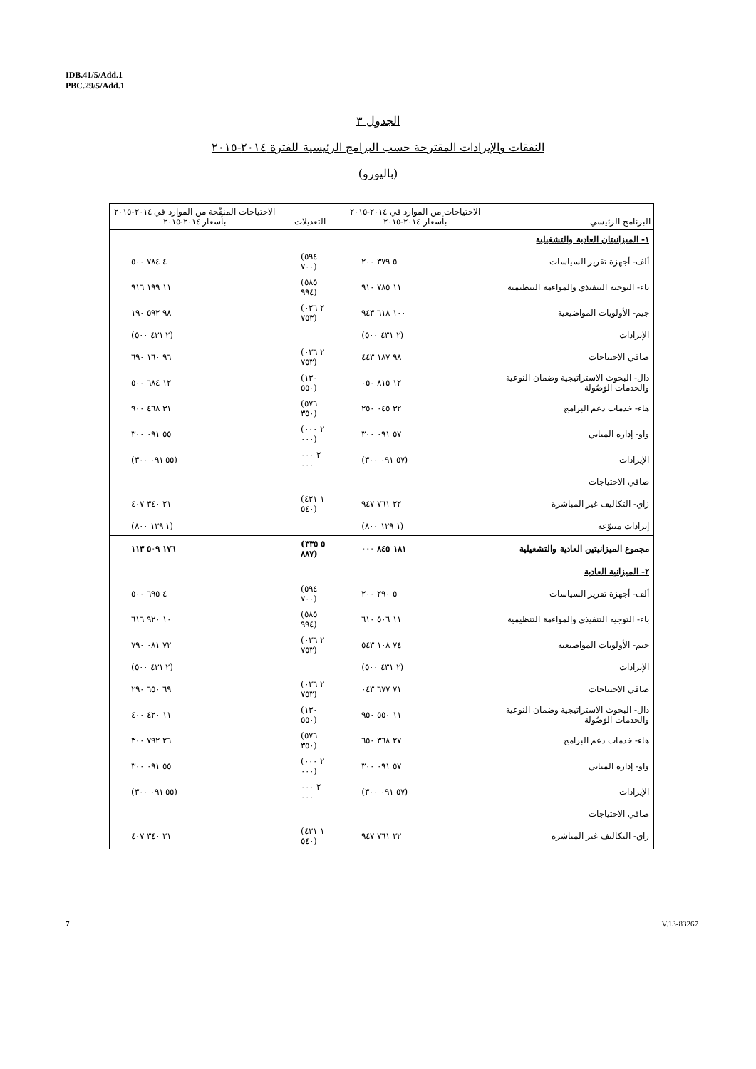IDB.41/5/Add.1
PBC.29/5/Add.1
الجدول ٣
النفقات والإيرادات المقترحة حسب البرامج الرئيسية للفترة ٢٠١٤-٢٠١٥
(باليورو)
| البرنامج الرئيسي | الاحتياجات من الموارد في ٢٠١٤-٢٠١٥ بأسعار ٢٠١٤-٢٠١٥ | التعديلات | الاحتياجات المنقّحة من الموارد في ٢٠١٤-٢٠١٥ بأسعار ٢٠١٤-٢٠١٥ |
| --- | --- | --- | --- |
| ١- الميزانيتان العادية والتشغيلية | | | |
| ألف- أجهزة تقرير السياسات | ٥ ٣٧٩ ٢٠٠ | (٥٩٤ ٧٠٠) | ٤ ٧٨٤ ٥٠٠ |
| باء- التوجيه التنفيذي والمواءمة التنظيمية | ١١ ٧٨٥ ٩١٠ | (٥٨٥ ٩٩٤) | ١١ ١٩٩ ٩١٦ |
| جيم- الأولويات المواضيعية | ١٠٠ ٦١٨ ٩٤٣ | (٢ ٠٢٦ ٧٥٣) | ٩٨ ٥٩٢ ١٩٠ |
| الإيرادات | (٢ ٤٣١ ٥٠٠) | | (٢ ٤٣١ ٥٠٠) |
| صافي الاحتياجات | ٩٨ ١٨٧ ٤٤٣ | (٢ ٠٢٦ ٧٥٣) | ٩٦ ١٦٠ ٦٩٠ |
| دال- البحوث الاستراتيجية وضمان النوعية والخدمات الوَصُولة | ١٢ ٨١٥ ٠٥٠ | (١٣٠ ٥٥٠) | ١٢ ٦٨٤ ٥٠٠ |
| هاء- خدمات دعم البرامج | ٣٢ ٠٤٥ ٢٥٠ | (٥٧٦ ٣٥٠) | ٣١ ٤٦٨ ٩٠٠ |
| واو- إدارة المباني | ٥٧ ٠٩١ ٣٠٠ | (٢ ٠٠٠ ٠٠٠) | ٥٥ ٠٩١ ٣٠٠ |
| الإيرادات | (٥٧ ٠٩١ ٣٠٠) | ٢ ٠٠٠ ٠٠٠ | (٥٥ ٠٩١ ٣٠٠) |
| صافي الاحتياجات | | | |
| زاي- التكاليف غير المباشرة | ٢٢ ٧٦١ ٩٤٧ | (١ ٤٢١ ٥٤٠) | ٢١ ٣٤٠ ٤٠٧ |
| إيرادات متنوّعة | (١ ١٢٩ ٨٠٠) | | (١ ١٢٩ ٨٠٠) |
| مجموع الميزانيتين العادية والتشغيلية | ١٨١ ٨٤٥ ٠٠٠ | (٥ ٣٣٥ ٨٨٧) | ١٧٦ ٥٠٩ ١١٣ |
| ٢- الميزانية العادية | | | |
| ألف- أجهزة تقرير السياسات | ٥ ٢٩٠ ٢٠٠ | (٥٩٤ ٧٠٠) | ٤ ٦٩٥ ٥٠٠ |
| باء- التوجيه التنفيذي والمواءمة التنظيمية | ١١ ٥٠٦ ٦١٠ | (٥٨٥ ٩٩٤) | ١٠ ٩٢٠ ٦١٦ |
| جيم- الأولويات المواضيعية | ٧٤ ١٠٨ ٥٤٣ | (٢ ٠٢٦ ٧٥٣) | ٧٢ ٠٨١ ٧٩٠ |
| الإيرادات | (٢ ٤٣١ ٥٠٠) | | (٢ ٤٣١ ٥٠٠) |
| صافي الاحتياجات | ٧١ ٦٧٧ ٠٤٣ | (٢ ٠٢٦ ٧٥٣) | ٦٩ ٦٥٠ ٢٩٠ |
| دال- البحوث الاستراتيجية وضمان النوعية والخدمات الوَصُولة | ١١ ٥٥٠ ٩٥٠ | (١٣٠ ٥٥٠) | ١١ ٤٢٠ ٤٠٠ |
| هاء- خدمات دعم البرامج | ٢٧ ٣٦٨ ٦٥٠ | (٥٧٦ ٣٥٠) | ٢٦ ٧٩٢ ٣٠٠ |
| واو- إدارة المباني | ٥٧ ٠٩١ ٣٠٠ | (٢ ٠٠٠ ٠٠٠) | ٥٥ ٠٩١ ٣٠٠ |
| الإيرادات | (٥٧ ٠٩١ ٣٠٠) | ٢ ٠٠٠ ٠٠٠ | (٥٥ ٠٩١ ٣٠٠) |
| صافي الاحتياجات | | | |
| زاي- التكاليف غير المباشرة | ٢٢ ٧٦١ ٩٤٧ | (١ ٤٢١ ٥٤٠) | ٢١ ٣٤٠ ٤٠٧ |
7 V.13-83267